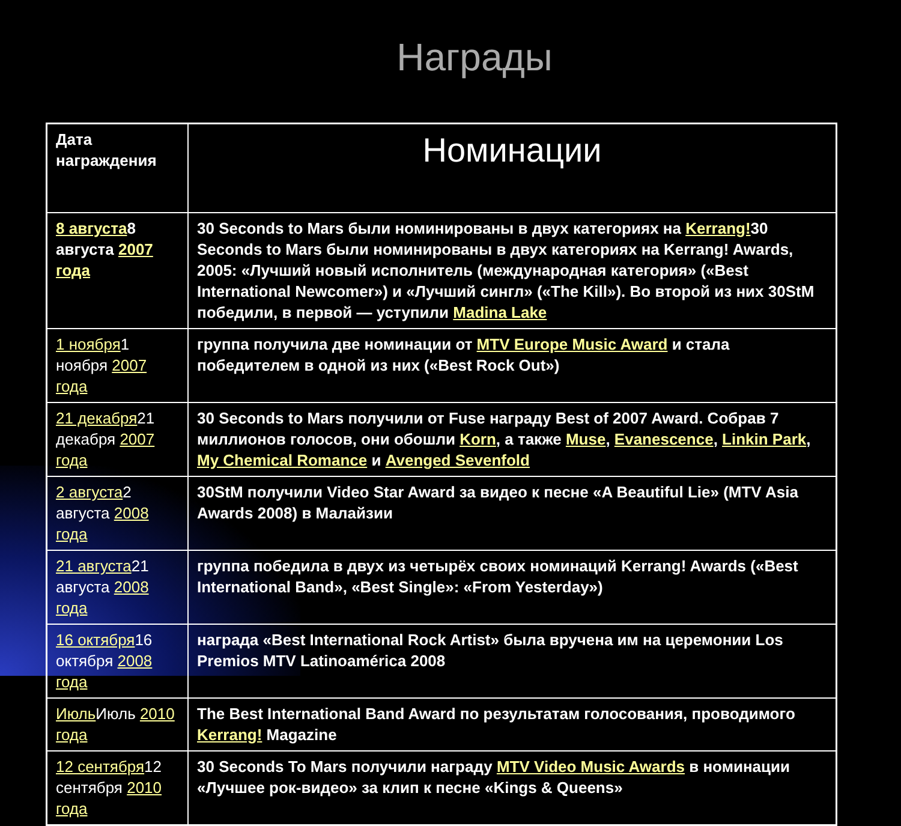Награды
| Дата награждения | Номинации |
| --- | --- |
| 8 августа 8 августа 2007 года | 30 Seconds to Mars были номинированы в двух категориях на Kerrang! 30 Seconds to Mars были номинированы в двух категориях на Kerrang! Awards, 2005: «Лучший новый исполнитель (международная категория» («Best International Newcomer») и «Лучший сингл» («The Kill»). Во второй из них 30StM победили, в первой — уступили Madina Lake |
| 1 ноября 1 ноября 2007 года | группа получила две номинации от MTV Europe Music Award и стала победителем в одной из них («Best Rock Out») |
| 21 декабря 21 декабря 2007 года | 30 Seconds to Mars получили от Fuse награду Best of 2007 Award. Собрав 7 миллионов голосов, они обошли Korn , а также Muse , Evanescence , Linkin Park , My Chemical Romance и Avenged Sevenfold |
| 2 августа 2 августа 2008 года | 30StM получили Video Star Award за видео к песне «A Beautiful Lie» (MTV Asia Awards 2008) в Малайзии |
| 21 августа 21 августа 2008 года | группа победила в двух из четырёх своих номинаций Kerrang! Awards («Best International Band», «Best Single»: «From Yesterday») |
| 16 октября 16 октября 2008 года | награда «Best International Rock Artist» была вручена им на церемонии Los Premios MTV Latinoamérica 2008 |
| Июль Июль 2010 года | The Best International Band Award по результатам голосования, проводимого Kerrang! Magazine |
| 12 сентября 12 сентября 2010 года | 30 Seconds To Mars получили награду MTV Video Music Awards в номинации «Лучшее рок-видео» за клип к песне «Kings & Queens» |